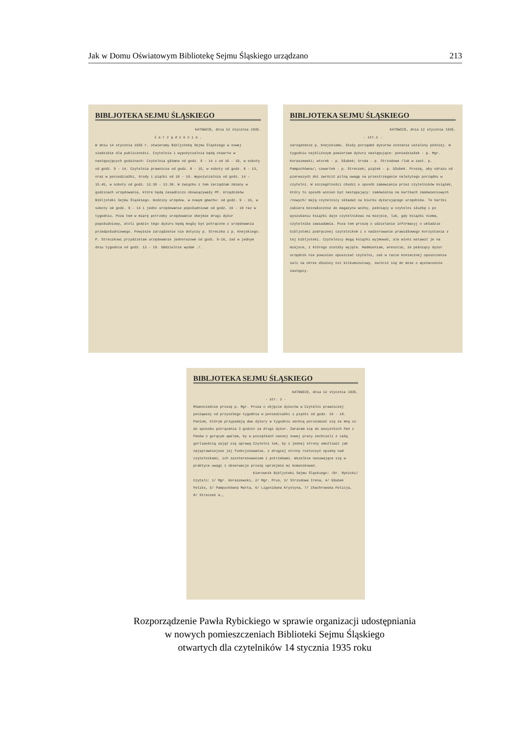Jak w Domu Oświatowym Bibliotekę Sejmu Śląskiego urządzano 213
BIBLJOTEKA SEJMU ŚLĄSKIEGO
KATOWICE, dnia 12 stycznia 1935.
Z a r z ą d z e n i e .
W dniu 14 stycznia 1935 r. otwieramy Bibljotekę Sejmu Śląskiego w nowej siedzibie dla publiczności. Czytelnia i wypożyczalnia będą otwarte w następujących godzinach: Czytelnia główna od godz. 9 - 14 i od 16 - 19, w soboty od godz. 9 - 14. Czytelnia prawnicza od godz. 8 - 15, w soboty od godz. 8 - 13, oraz w poniedziałki, środy i piątki od 16 - 19. Wypożyczalnia od godz. 14 - 15.45, w soboty od godz. 12.30 - 13.30. W związku z tem zarządzam zmiany w godzinach urzędowania, które będą zasadniczo obowiązywały PP. Urzędników Bibljoteki Sejmu Śląskiego. Godziny urzędow. w nowym gmachu: od godz. 9 - 15, w soboty od godz. 9 - 14 i jedno urzędowanie popołudniowe od godz. 16 - 19 raz w tygodniu. Poza tem w miarę potrzeby urzędowanie obejmie drugi dyżur popołudniowy, atoli godzin tego dyżuru będą mogły być potrącone z urzędowania przedpołudniowego. Powyższe zarządzenie nie dotyczy p. Streczka i p. Knejskiego. P. Streczkowi przydzielam urzędowanie jednorazowe od godz. 9-16, zaś w jednym dniu tygodnia od godz. 13 - 19. Oddzielnie wydam ./.
BIBLJOTEKA SEJMU ŚLĄSKIEGO
KATOWICE, dnia 12 stycznia 1935.
- str.2 -
zarządzenie p. Knejskiemu. Stały porządek dyżurów zostanie ustalony później. W tygodniu najbliższym powierzam dyżury następujące: poniedziałek - p. Mgr. Koraszewski; wtorek - p. Dłubek; środa - p. Strzodowa /lub w zast. p. Pampuchówna/; czwartek - p. Streczek; piątek - p. Dłubek. Proszę, aby odrazu od pierwszych dni zwrócić pilną uwagę na przestrzeganie należytego porządku w czytelni. W szczególności chodzi o sposób zamawiania przez czytelników książek, który to sposób winien być następujący: zamówienia na kartkach zamówieniowych /nowych/ mają czytelnicy składać na biurku dyżurującego urzędnika. Te kartki zabiera bezzwłocznie do magazynu woźny, pełniący w czytelni służbę i po wyszukaniu książki daje czytelnikowi na miejsce, lub, gdy książki niema, czytelnika zawiadamia. Poza tem proszę o udzielanie informacyj o układzie bibljoteki podręcznej czytelnikom i o nadzorowanie prawidłowego korzystania z tej bibljoteki. Czytelnicy mogą książki wyjmować, ale winni wstawić je na miejsce, z którego zostały wyjęte. Nadmieniam, wreszcie, że pełniący dyżur urzędnik nie powinien opuszczać czytelni, zaś w razie koniecznej opuszczenia sali na okres dłuższy niż kilkuminutowy, zwrócić się do mnie o wyznaczenie zastępcy.
BIBLJOTEKA SEJMU ŚLĄSKIEGO
KATOWICE, dnia 12 stycznia 1935.
- str. 3 -
Równocześnie proszę p. Mgr. Prusa o objęcie dyżurów w Czytelni prawniczej począwszy od przyszłego tygodnia w poniedziałki i piątki od godz. 16 - 19. Paniom, którym przypadają dwa dyżury w tygodniu zechcą porozumieć się ze mną co do sposobu potrącenia 3 godzin za drugi dyżur. Zwracam się do wszystkich Pań i Panów z gorącym apelem, by w początkach naszej nowej pracy zechcieli z całą gorliwością zająć się uprawą Czytelni tak, by z jednej strony umożliwić jak najsprawniejsze jej funkcjonowanie, z drugiej strony roztoczyć opiekę nad czytelnikami, ich zainteresowaniem i potrzebami. Wszelkie nasuwające się w praktyce uwagi i obserwacje proszę uprzejmie mi komunikować.
Kierownik Bibljoteki Sejmu Śląskiego: /Dr. Rybicki/
Czytali: 1/ Mgr. Koraszewski, 2/ Mgr. Prus, 3/ Strzodowa Irena, 4/ Dłubek Feliks, 5/ Pampuchówna Marta, 6/ Ligoniówna Krystyna, 7/ Chachrowska Felicja, 8/ Streczek A.,
Rozporządzenie Pawła Rybickiego w sprawie organizacji udostępniania
w nowych pomieszczeniach Biblioteki Sejmu Śląskiego
otwartych dla czytelników 14 stycznia 1935 roku